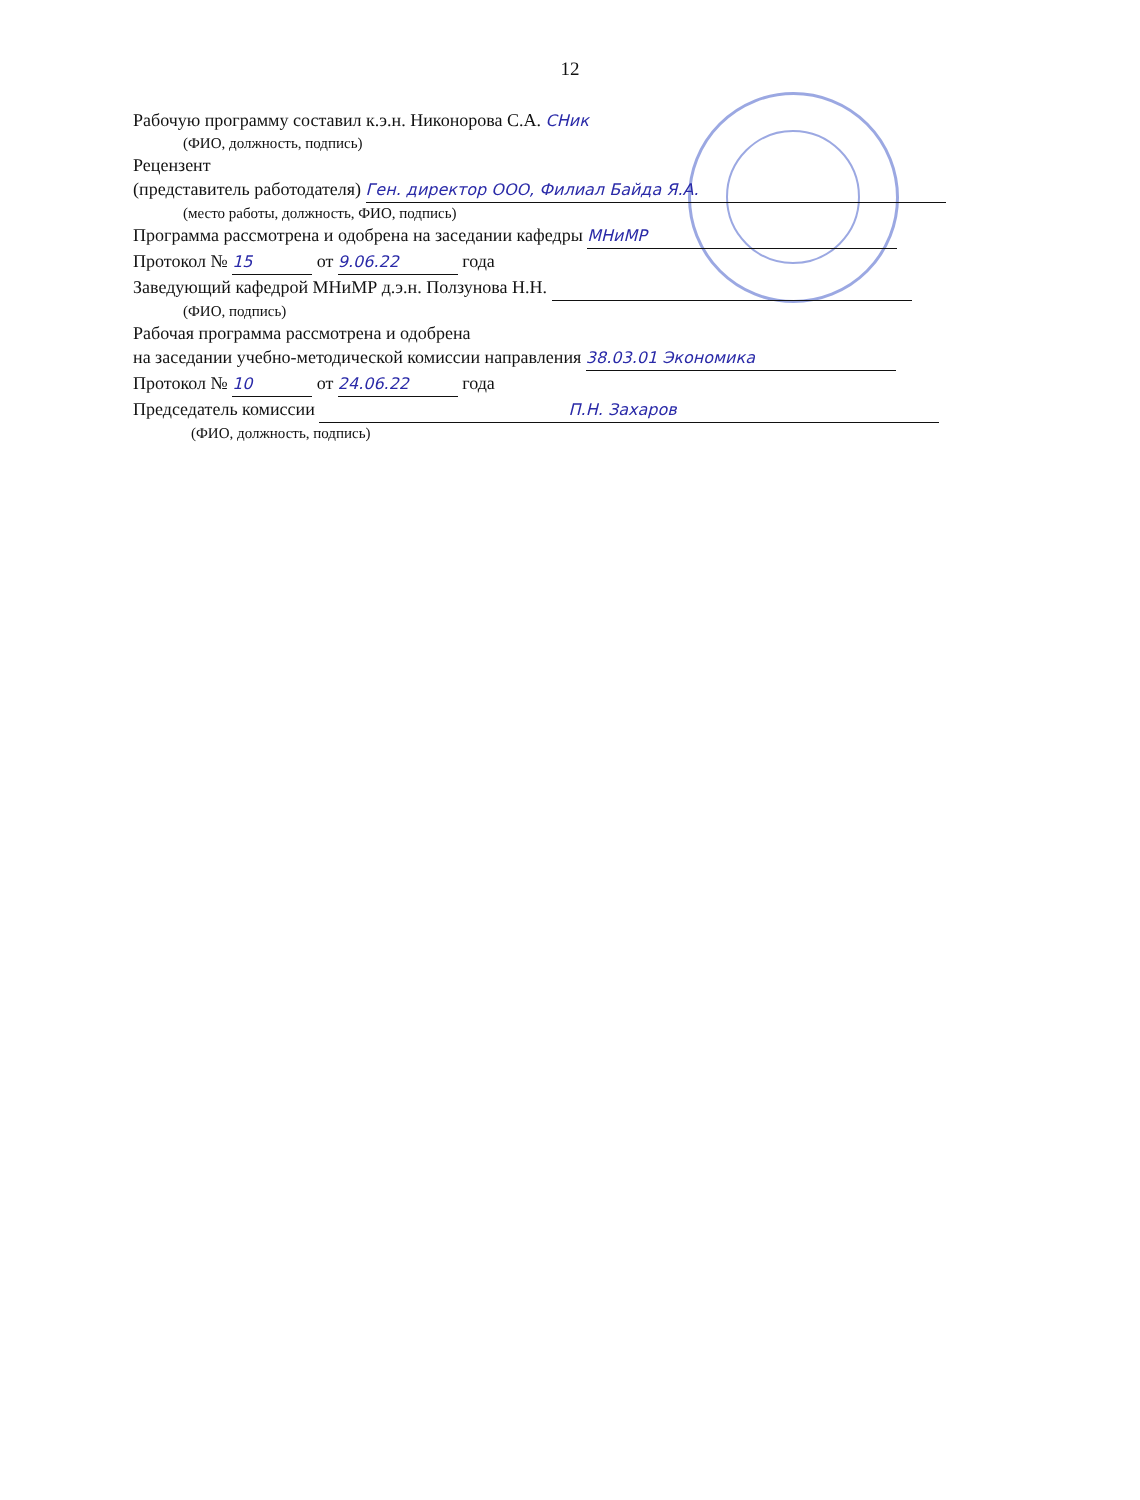12
Рабочую программу составил к.э.н. Никонорова С.А. СНик
(ФИО, должность, подпись)
Рецензент
(представитель работодателя) Ген. директор ООО, Филиал Байда Я.А.
(место работы, должность, ФИО, подпись)
Программа рассмотрена и одобрена на заседании кафедры МНиМР
Протокол № 15 от 9.06.22 года
Заведующий кафедрой МНиМР д.э.н. Ползунова Н.Н.
(ФИО, подпись)
Рабочая программа рассмотрена и одобрена
на заседании учебно-методической комиссии направления 38.03.01 Экономика
Протокол № 10 от 24.06.22 года
Председатель комиссии П.Н. Захаров
(ФИО, должность, подпись)